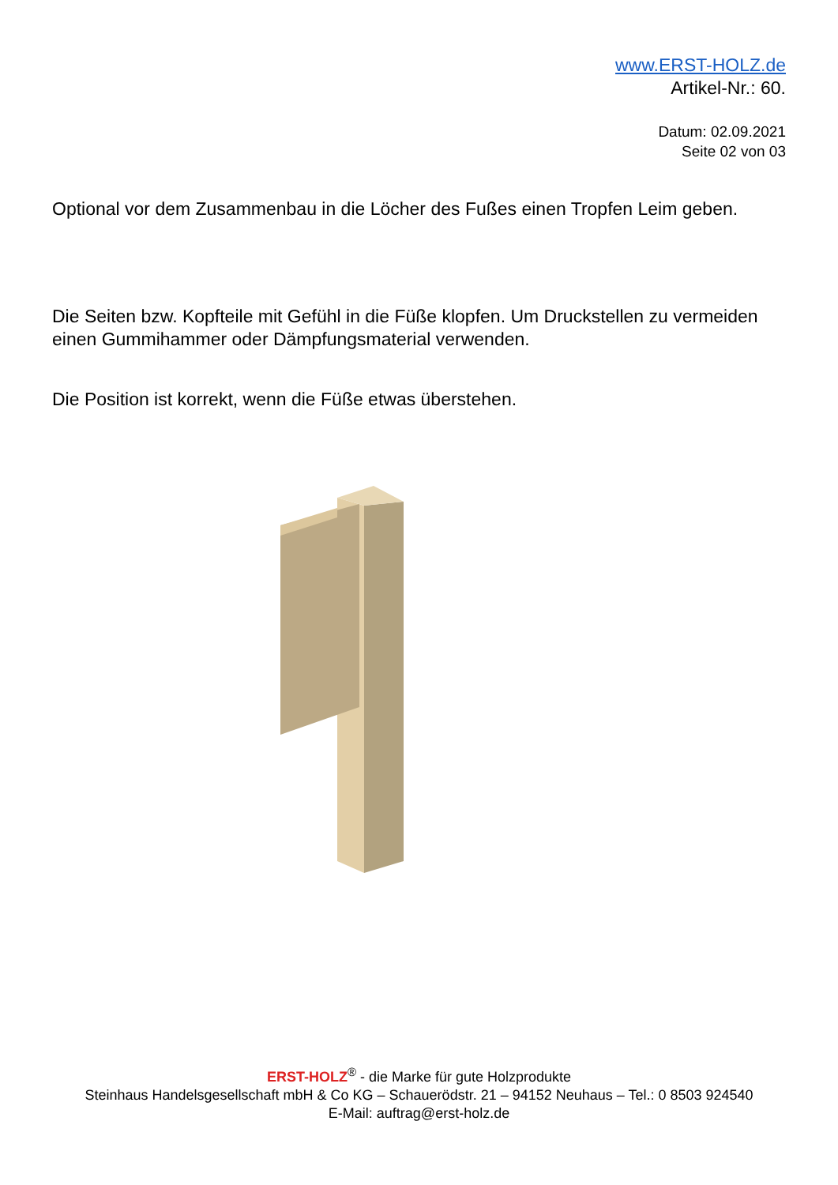www.ERST-HOLZ.de
Artikel-Nr.: 60.
Datum: 02.09.2021
Seite 02 von 03
Optional vor dem Zusammenbau in die Löcher des Fußes einen Tropfen Leim geben.
Die Seiten bzw. Kopfteile mit Gefühl in die Füße klopfen. Um Druckstellen zu vermeiden einen Gummihammer oder Dämpfungsmaterial verwenden.
Die Position ist korrekt, wenn die Füße etwas überstehen.
ERST-HOLZ<sup>®</sup> - die Marke für gute Holzprodukte
Steinhaus Handelsgesellschaft mbH & Co KG – Schauerödstr. 21 – 94152 Neuhaus – Tel.: 0 8503 924540
E-Mail: auftrag@erst-holz.de